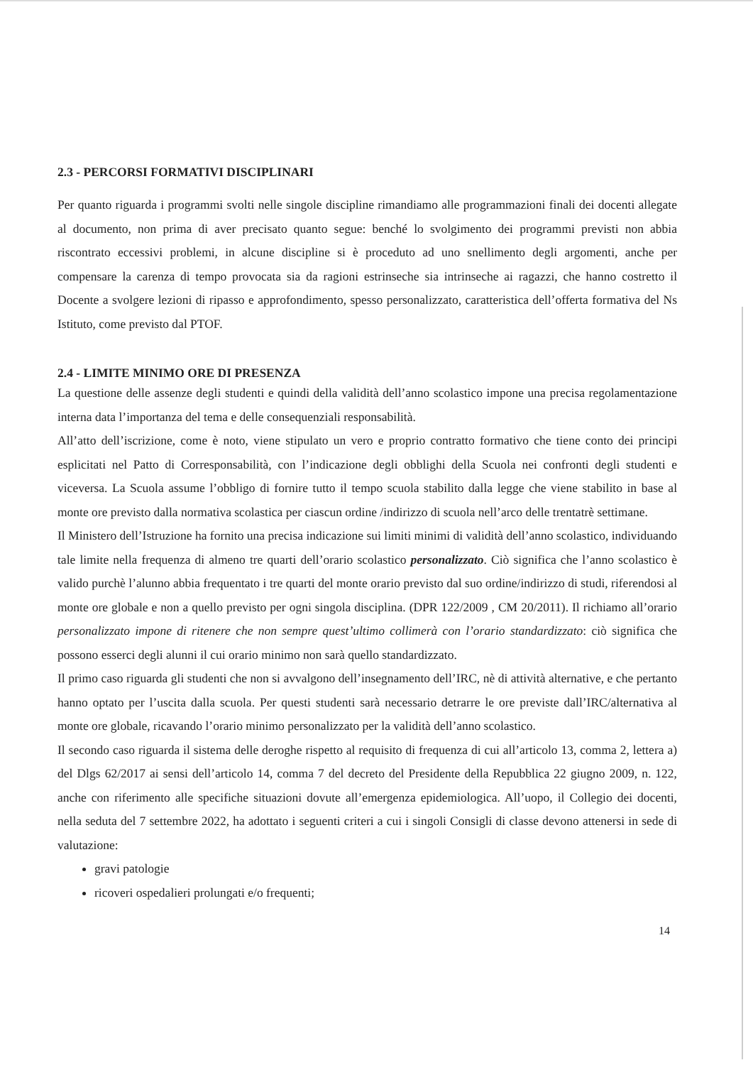2.3 - PERCORSI FORMATIVI DISCIPLINARI
Per quanto riguarda i programmi svolti nelle singole discipline rimandiamo alle programmazioni finali dei docenti allegate al documento, non prima di aver precisato quanto segue: benché lo svolgimento dei programmi previsti non abbia riscontrato eccessivi problemi, in alcune discipline si è proceduto ad uno snellimento degli argomenti, anche per compensare la carenza di tempo provocata sia da ragioni estrinseche sia intrinseche ai ragazzi, che hanno costretto il Docente a svolgere lezioni di ripasso e approfondimento, spesso personalizzato, caratteristica dell’offerta formativa del Ns Istituto, come previsto dal PTOF.
2.4 - LIMITE MINIMO ORE DI PRESENZA
La questione delle assenze degli studenti e quindi della validità dell’anno scolastico impone una precisa regolamentazione interna data l’importanza del tema e delle consequenziali responsabilità.
All’atto dell’iscrizione, come è noto, viene stipulato un vero e proprio contratto formativo che tiene conto dei principi esplicitati nel Patto di Corresponsabilità, con l’indicazione degli obblighi della Scuola nei confronti degli studenti e viceversa. La Scuola assume l’obbligo di fornire tutto il tempo scuola stabilito dalla legge che viene stabilito in base al monte ore previsto dalla normativa scolastica per ciascun ordine /indirizzo di scuola nell’arco delle trentatrè settimane.
Il Ministero dell’Istruzione ha fornito una precisa indicazione sui limiti minimi di validità dell’anno scolastico, individuando tale limite nella frequenza di almeno tre quarti dell’orario scolastico personalizzato. Ciò significa che l’anno scolastico è valido purchè l’alunno abbia frequentato i tre quarti del monte orario previsto dal suo ordine/indirizzo di studi, riferendosi al monte ore globale e non a quello previsto per ogni singola disciplina. (DPR 122/2009 , CM 20/2011). Il richiamo all’orario personalizzato impone di ritenere che non sempre quest’ultimo collimerà con l’orario standardizzato: ciò significa che possono esserci degli alunni il cui orario minimo non sarà quello standardizzato.
Il primo caso riguarda gli studenti che non si avvalgono dell’insegnamento dell’IRC, nè di attività alternative, e che pertanto hanno optato per l’uscita dalla scuola. Per questi studenti sarà necessario detrarre le ore previste dall’IRC/alternativa al monte ore globale, ricavando l’orario minimo personalizzato per la validità dell’anno scolastico.
Il secondo caso riguarda il sistema delle deroghe rispetto al requisito di frequenza di cui all’articolo 13, comma 2, lettera a) del Dlgs 62/2017 ai sensi dell’articolo 14, comma 7 del decreto del Presidente della Repubblica 22 giugno 2009, n. 122, anche con riferimento alle specifiche situazioni dovute all’emergenza epidemiologica. All’uopo, il Collegio dei docenti, nella seduta del 7 settembre 2022, ha adottato i seguenti criteri a cui i singoli Consigli di classe devono attenersi in sede di valutazione:
gravi patologie
ricoveri ospedalieri prolungati e/o frequenti;
14